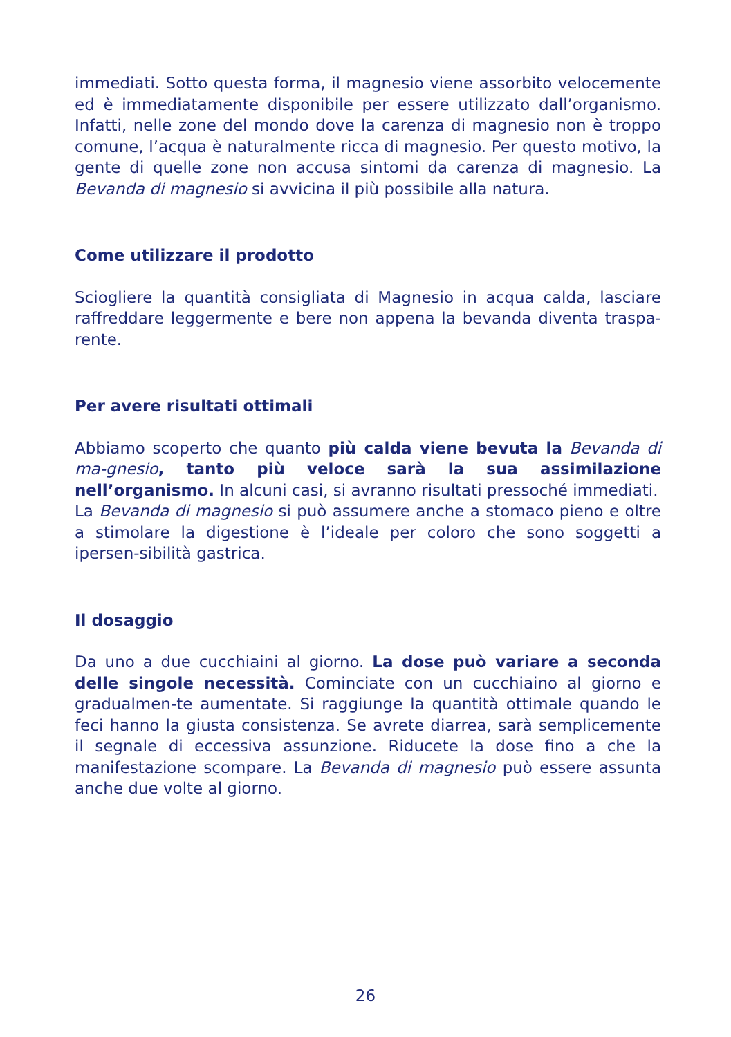immediati. Sotto questa forma, il magnesio viene assorbito velocemente ed è immediatamente disponibile per essere utilizzato dall’organismo. Infatti, nelle zone del mondo dove la carenza di magnesio non è troppo comune, l’acqua è naturalmente ricca di magnesio. Per questo motivo, la gente di quelle zone non accusa sintomi da carenza di magnesio. La Bevanda di magnesio si avvicina il più possibile alla natura.
Come utilizzare il prodotto
Sciogliere la quantità consigliata di Magnesio in acqua calda, lasciare raffreddare leggermente e bere non appena la bevanda diventa traspa-rente.
Per avere risultati ottimali
Abbiamo scoperto che quanto più calda viene bevuta la Bevanda di ma-gnesio, tanto più veloce sarà la sua assimilazione nell’organismo. In alcuni casi, si avranno risultati pressoché immediati.
La Bevanda di magnesio si può assumere anche a stomaco pieno e oltre a stimolare la digestione è l’ideale per coloro che sono soggetti a ipersen-sibilità gastrica.
Il dosaggio
Da uno a due cucchiaini al giorno. La dose può variare a seconda delle singole necessità. Cominciate con un cucchiaino al giorno e gradualmen-te aumentate. Si raggiunge la quantità ottimale quando le feci hanno la giusta consistenza. Se avrete diarrea, sarà semplicemente il segnale di eccessiva assunzione. Riducete la dose fino a che la manifestazione scompare. La Bevanda di magnesio può essere assunta anche due volte al giorno.
26